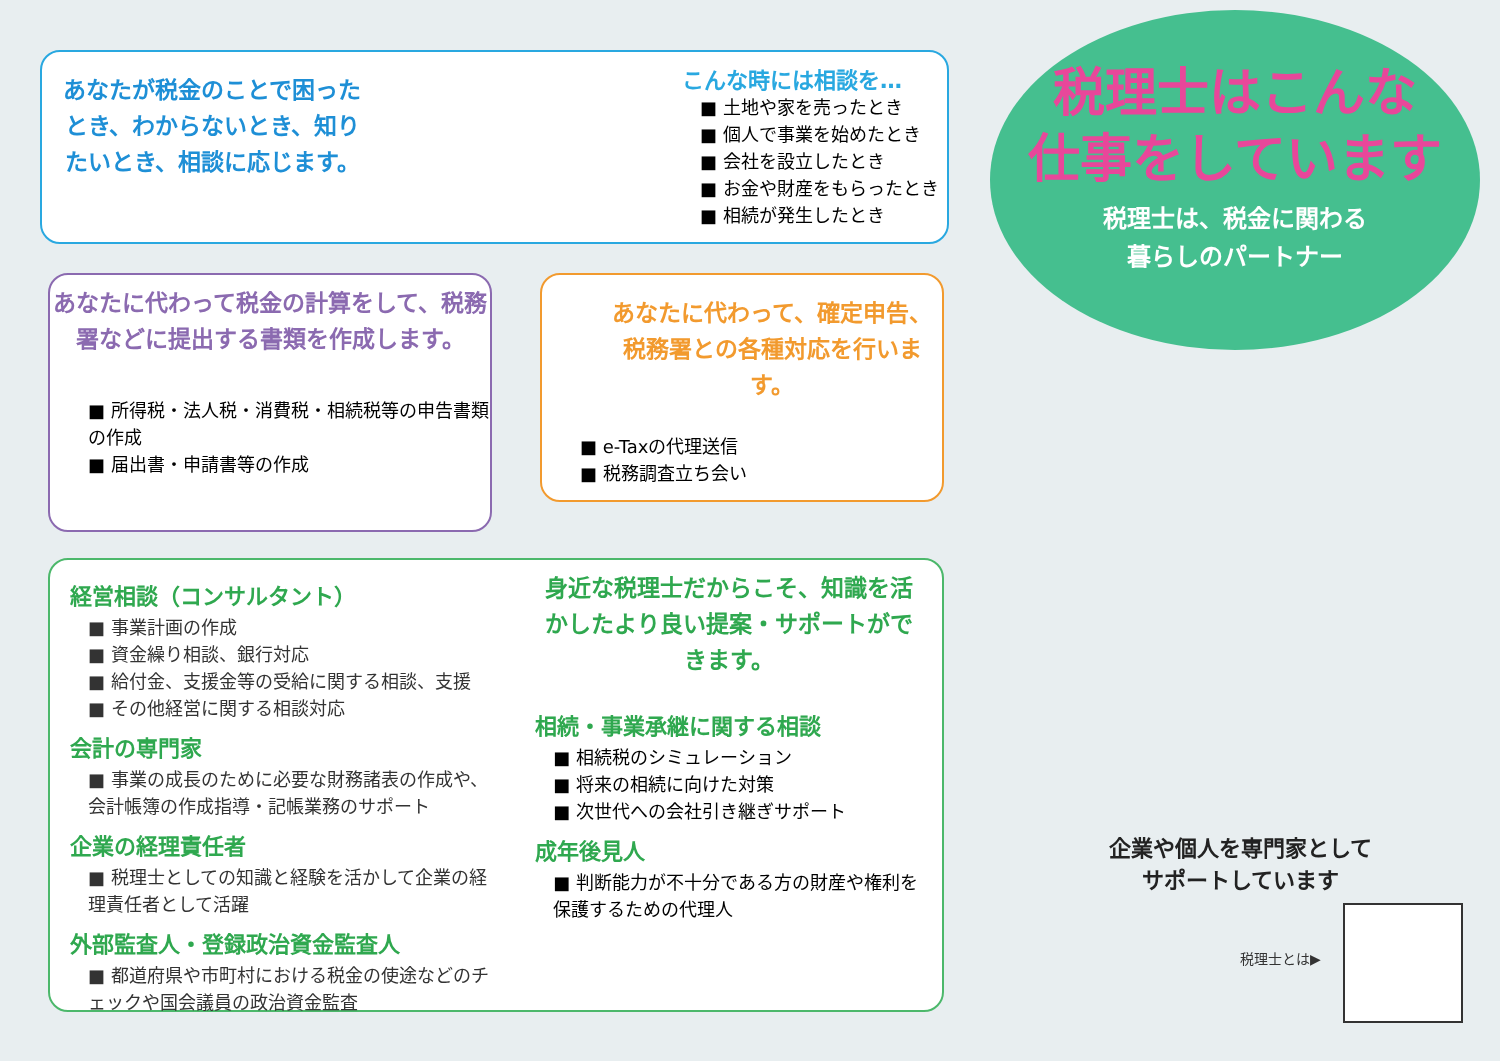あなたが税金のことで困ったとき、わからないとき、知りたいとき、相談に応じます。
こんな時には相談を…
■ 土地や家を売ったとき
■ 個人で事業を始めたとき
■ 会社を設立したとき
■ お金や財産をもらったとき
■ 相続が発生したとき
あなたに代わって税金の計算をして、税務署などに提出する書類を作成します。
■ 所得税・法人税・消費税・相続税等の申告書類の作成
■ 届出書・申請書等の作成
あなたに代わって、確定申告、税務署との各種対応を行います。
■ e-Taxの代理送信
■ 税務調査立ち会い
経営相談（コンサルタント）
■ 事業計画の作成
■ 資金繰り相談、銀行対応
■ 給付金、支援金等の受給に関する相談、支援
■ その他経営に関する相談対応
会計の専門家
■ 事業の成長のために必要な財務諸表の作成や、会計帳簿の作成指導・記帳業務のサポート
企業の経理責任者
■ 税理士としての知識と経験を活かして企業の経理責任者として活躍
外部監査人・登録政治資金監査人
■ 都道府県や市町村における税金の使途などのチェックや国会議員の政治資金監査
身近な税理士だからこそ、知識を活かしたより良い提案・サポートができます。
相続・事業承継に関する相談
■ 相続税のシミュレーション
■ 将来の相続に向けた対策
■ 次世代への会社引き継ぎサポート
成年後見人
■ 判断能力が不十分である方の財産や権利を保護するための代理人
税理士はこんな
仕事をしています
税理士は、税金に関わる
暮らしのパートナー
企業や個人を専門家として
サポートしています
税理士とは▶